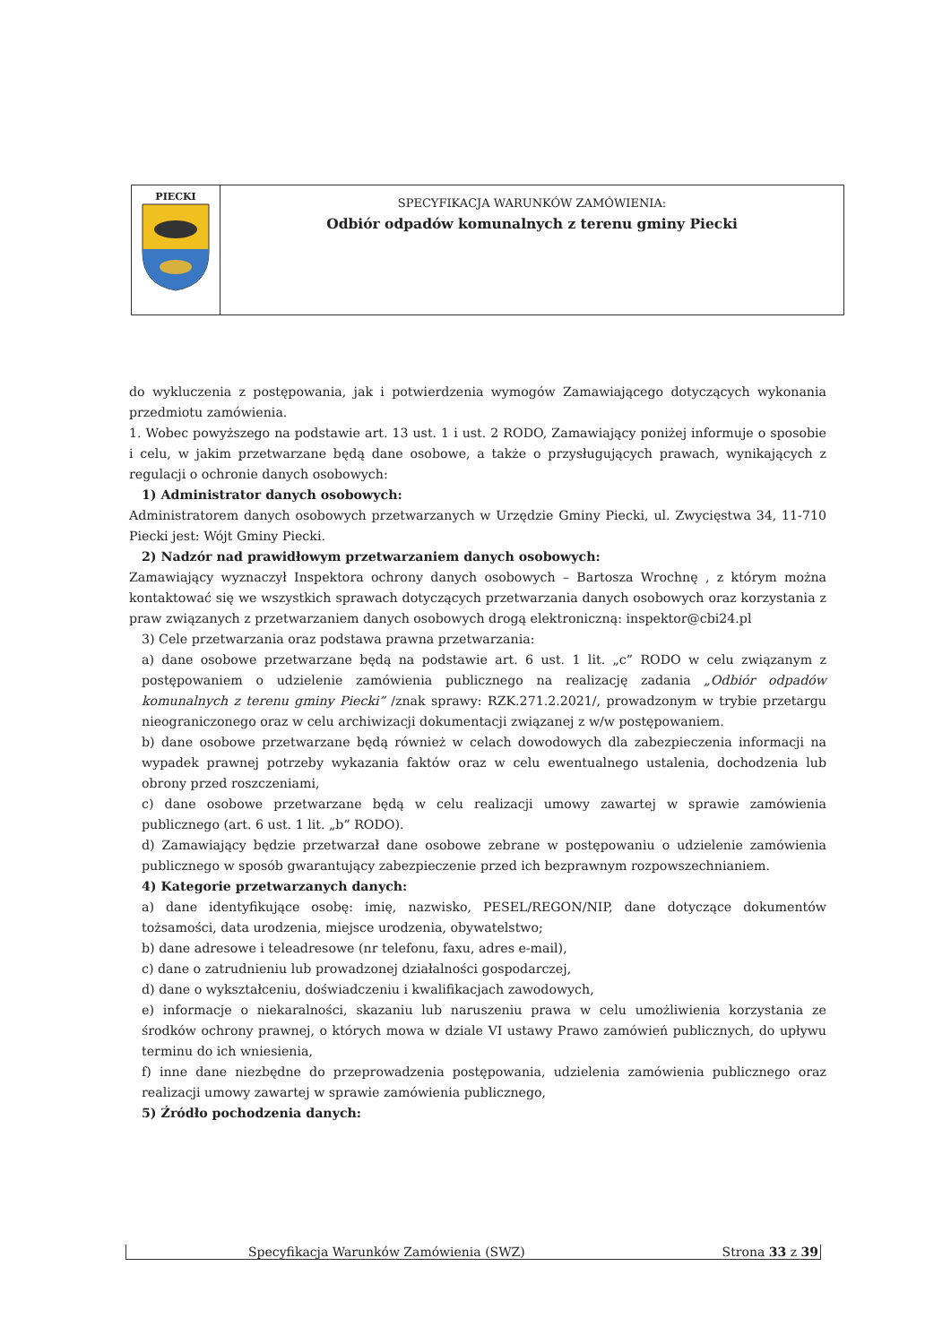| PIECKI | SPECYFIKACJA WARUNKÓW ZAMÓWIENIA: Odbiór odpadów komunalnych z terenu gminy Piecki |
do wykluczenia z postępowania, jak i potwierdzenia wymogów Zamawiającego dotyczących wykonania przedmiotu zamówienia.
1. Wobec powyższego na podstawie art. 13 ust. 1 i ust. 2 RODO, Zamawiający poniżej informuje o sposobie i celu, w jakim przetwarzane będą dane osobowe, a także o przysługujących prawach, wynikających z regulacji o ochronie danych osobowych:
1) Administrator danych osobowych:
Administratorem danych osobowych przetwarzanych w Urzędzie Gminy Piecki, ul. Zwycięstwa 34, 11-710 Piecki jest: Wójt Gminy Piecki.
2) Nadzór nad prawidłowym przetwarzaniem danych osobowych:
Zamawiający wyznaczył Inspektora ochrony danych osobowych – Bartosza Wrochnę , z którym można kontaktować się we wszystkich sprawach dotyczących przetwarzania danych osobowych oraz korzystania z praw związanych z przetwarzaniem danych osobowych drogą elektroniczną: inspektor@cbi24.pl
3) Cele przetwarzania oraz podstawa prawna przetwarzania:
a) dane osobowe przetwarzane będą na podstawie art. 6 ust. 1 lit. „c” RODO w celu związanym z postępowaniem o udzielenie zamówienia publicznego na realizację zadania „Odbiór odpadów komunalnych z terenu gminy Piecki” /znak sprawy: RZK.271.2.2021/, prowadzonym w trybie przetargu nieograniczonego oraz w celu archiwizacji dokumentacji związanej z w/w postępowaniem.
b) dane osobowe przetwarzane będą również w celach dowodowych dla zabezpieczenia informacji na wypadek prawnej potrzeby wykazania faktów oraz w celu ewentualnego ustalenia, dochodzenia lub obrony przed roszczeniami,
c) dane osobowe przetwarzane będą w celu realizacji umowy zawartej w sprawie zamówienia publicznego (art. 6 ust. 1 lit. „b” RODO).
d) Zamawiający będzie przetwarzał dane osobowe zebrane w postępowaniu o udzielenie zamówienia publicznego w sposób gwarantujący zabezpieczenie przed ich bezprawnym rozpowszechnianiem.
4) Kategorie przetwarzanych danych:
a) dane identyfikujące osobę: imię, nazwisko, PESEL/REGON/NIP, dane dotyczące dokumentów tożsamości, data urodzenia, miejsce urodzenia, obywatelstwo;
b) dane adresowe i teleadresowe (nr telefonu, faxu, adres e-mail),
c) dane o zatrudnieniu lub prowadzonej działalności gospodarczej,
d) dane o wykształceniu, doświadczeniu i kwalifikacjach zawodowych,
e) informacje o niekaralności, skazaniu lub naruszeniu prawa w celu umożliwienia korzystania ze środków ochrony prawnej, o których mowa w dziale VI ustawy Prawo zamówień publicznych, do upływu terminu do ich wniesienia,
f) inne dane niezbędne do przeprowadzenia postępowania, udzielenia zamówienia publicznego oraz realizacji umowy zawartej w sprawie zamówienia publicznego,
5) Źródło pochodzenia danych:
| Specyfikacja Warunków Zamówienia (SWZ) | Strona 33 z 39 |